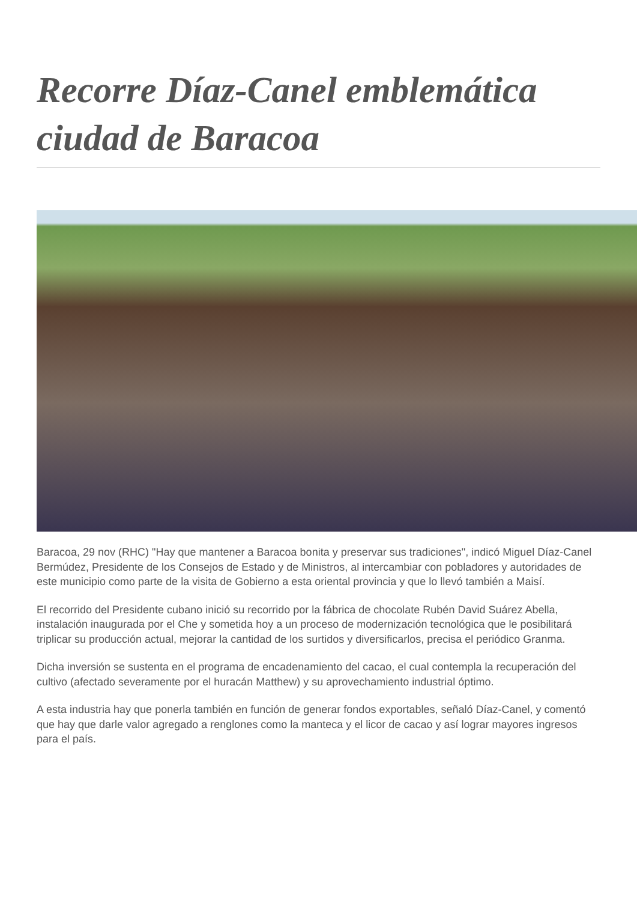Recorre Díaz-Canel emblemática ciudad de Baracoa
Baracoa, 29 nov (RHC) "Hay que mantener a Baracoa bonita y preservar sus tradiciones", indicó Miguel Díaz-Canel Bermúdez, Presidente de los Consejos de Estado y de Ministros, al intercambiar con pobladores y autoridades de este municipio como parte de la visita de Gobierno a esta oriental provincia y que lo llevó también a Maisí.
El recorrido del Presidente cubano inició su recorrido por la fábrica de chocolate Rubén David Suárez Abella, instalación inaugurada por el Che y sometida hoy a un proceso de modernización tecnológica que le posibilitará triplicar su producción actual, mejorar la cantidad de los surtidos y diversificarlos, precisa el periódico Granma.
Dicha inversión se sustenta en el programa de encadenamiento del cacao, el cual contempla la recuperación del cultivo (afectado severamente por el huracán Matthew) y su aprovechamiento industrial óptimo.
A esta industria hay que ponerla también en función de generar fondos exportables, señaló Díaz-Canel, y comentó que hay que darle valor agregado a renglones como la manteca y el licor de cacao y así lograr mayores ingresos para el país.